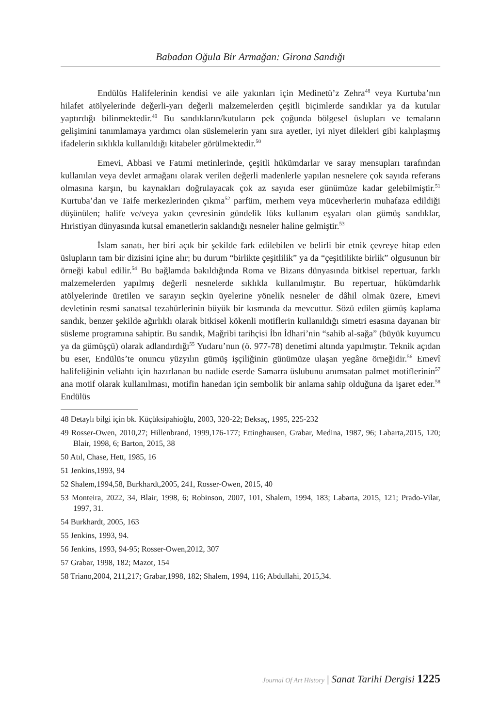Babadan Oğula Bir Armağan: Girona Sandığı
Endülüs Halifelerinin kendisi ve aile yakınları için Medinetü’z Zehra<sup>48</sup> veya Kurtuba’nın hilafet atölyelerinde değerli-yarı değerli malzemelerden çeşitli biçimlerde sandıklar ya da kutular yaptırdığı bilinmektedir.<sup>49</sup> Bu sandıkların/kutuların pek çoğunda bölgesel üslupları ve temaların gelişimini tanımlamaya yardımcı olan süslemelerin yanı sıra ayetler, iyi niyet dilekleri gibi kalıplaşmış ifadelerin sıklıkla kullanıldığı kitabeler görülmektedir.<sup>50</sup>
Emevi, Abbasi ve Fatımi metinlerinde, çeşitli hükümdarlar ve saray mensupları tarafından kullanılan veya devlet armağanı olarak verilen değerli madenlerle yapılan nesnelere çok sayıda referans olmasına karşın, bu kaynakları doğrulayacak çok az sayıda eser günümüze kadar gelebilmiştir.<sup>51</sup> Kurtuba’dan ve Taife merkezlerinden çıkma<sup>52</sup> parfüm, merhem veya mücevherlerin muhafaza edildiği düşünülen; halife ve/veya yakın çevresinin gündelik lüks kullanım eşyaları olan gümüş sandıklar, Hıristiyan dünyasında kutsal emanetlerin saklandığı nesneler haline gelmiştir.<sup>53</sup>
İslam sanatı, her biri açık bir şekilde fark edilebilen ve belirli bir etnik çevreye hitap eden üslupların tam bir dizisini içine alır; bu durum “birlikte çeşitlilik” ya da “çeşitlilikte birlik” olgusunun bir örneği kabul edilir.<sup>54</sup> Bu bağlamda bakıldığında Roma ve Bizans dünyasında bitkisel repertuar, farklı malzemelerden yapılmış değerli nesnelerde sıklıkla kullanılmıştır. Bu repertuar, hükümdarlık atölyelerinde üretilen ve sarayın seçkin üyelerine yönelik nesneler de dâhil olmak üzere, Emevi devletinin resmi sanatsal tezahürlerinin büyük bir kısmında da mevcuttur. Sözü edilen gümüş kaplama sandık, benzer şekilde ağırlıklı olarak bitkisel kökenli motiflerin kullanıldığı simetri esasına dayanan bir süsleme programına sahiptir. Bu sandık, Mağribi tarihçisi İbn İdhari’nin “sahib al-sağa” (büyük kuyumcu ya da gümüşçü) olarak adlandırdığı<sup>55</sup> Yudaru’nun (ö. 977-78) denetimi altında yapılmıştır. Teknik açıdan bu eser, Endülüs’te onuncu yüzyılın gümüş işçiliğinin günümüze ulaşan yegâne örneğidir.<sup>56</sup> Emevî halifeliğinin veliahtı için hazırlanan bu nadide eserde Samarra üslubunu anımsatan palmet motiflerinin<sup>57</sup> ana motif olarak kullanılması, motifin hanedan için sembolik bir anlama sahip olduğuna da işaret eder.<sup>58</sup> Endülüs
48 Detaylı bilgi için bk. Küçüksipahioğlu, 2003, 320-22; Beksaç, 1995, 225-232
49 Rosser-Owen, 2010,27; Hillenbrand, 1999,176-177; Ettinghausen, Grabar, Medina, 1987, 96; Labarta,2015, 120; Blair, 1998, 6; Barton, 2015, 38
50 Atıl, Chase, Hett, 1985, 16
51 Jenkins,1993, 94
52 Shalem,1994,58, Burkhardt,2005, 241, Rosser-Owen, 2015, 40
53 Monteira, 2022, 34, Blair, 1998, 6; Robinson, 2007, 101, Shalem, 1994, 183; Labarta, 2015, 121; Prado-Vilar, 1997, 31.
54 Burkhardt, 2005, 163
55 Jenkins, 1993, 94.
56 Jenkins, 1993, 94-95; Rosser-Owen,2012, 307
57 Grabar, 1998, 182; Mazot, 154
58 Triano,2004, 211,217; Grabar,1998, 182; Shalem, 1994, 116; Abdullahi, 2015,34.
Journal Of Art History | Sanat Tarihi Dergisi 1225